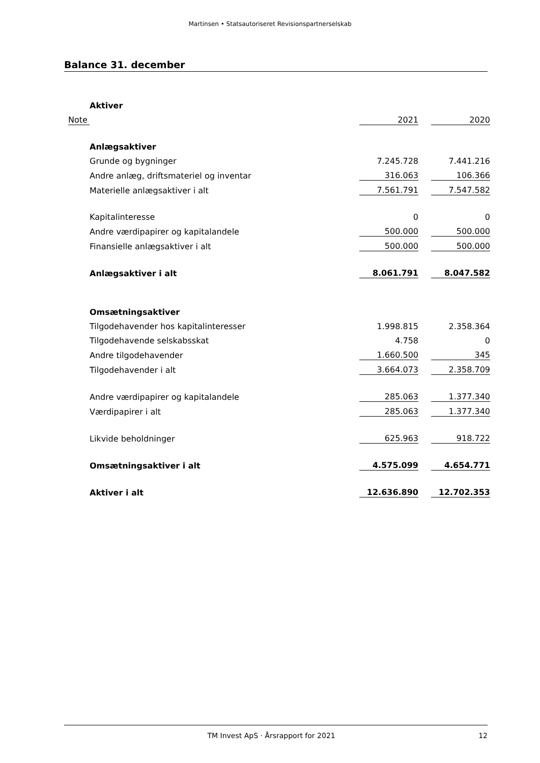Martinsen • Statsautoriseret Revisionspartnerselskab
Balance 31. december
| | Aktiver | | | |
| Note | | 2021 | | 2020 |
| | Anlægsaktiver | | | |
| | Grunde og bygninger | 7.245.728 | | 7.441.216 |
| | Andre anlæg, driftsmateriel og inventar | 316.063 | | 106.366 |
| | Materielle anlægsaktiver i alt | 7.561.791 | | 7.547.582 |
| | Kapitalinteresse | 0 | | 0 |
| | Andre værdipapirer og kapitalandele | 500.000 | | 500.000 |
| | Finansielle anlægsaktiver i alt | 500.000 | | 500.000 |
| | Anlægsaktiver i alt | 8.061.791 | | 8.047.582 |
| | Omsætningsaktiver | | | |
| | Tilgodehavender hos kapitalinteresser | 1.998.815 | | 2.358.364 |
| | Tilgodehavende selskabsskat | 4.758 | | 0 |
| | Andre tilgodehavender | 1.660.500 | | 345 |
| | Tilgodehavender i alt | 3.664.073 | | 2.358.709 |
| | Andre værdipapirer og kapitalandele | 285.063 | | 1.377.340 |
| | Værdipapirer i alt | 285.063 | | 1.377.340 |
| | Likvide beholdninger | 625.963 | | 918.722 |
| | Omsætningsaktiver i alt | 4.575.099 | | 4.654.771 |
| | Aktiver i alt | 12.636.890 | | 12.702.353 |
TM Invest ApS · Årsrapport for 2021 12